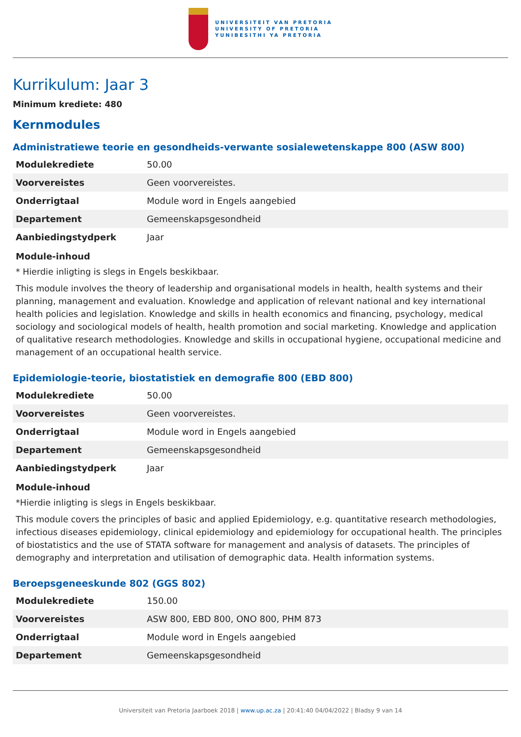UNIVERSITEIT VAN PRETORIA
UNIVERSITY OF PRETORIA
YUNIBESITHI YA PRETORIA
Kurrikulum: Jaar 3
Minimum krediete: 480
Kernmodules
Administratiewe teorie en gesondheids-verwante sosialewetenskappe 800 (ASW 800)
| Modulekrediete | 50.00 |
| Voorvereistes | Geen voorvereistes. |
| Onderrigtaal | Module word in Engels aangebied |
| Departement | Gemeenskapsgesondheid |
| Aanbiedingstydperk | Jaar |
Module-inhoud
* Hierdie inligting is slegs in Engels beskikbaar.
This module involves the theory of leadership and organisational models in health, health systems and their planning, management and evaluation. Knowledge and application of relevant national and key international health policies and legislation. Knowledge and skills in health economics and financing, psychology, medical sociology and sociological models of health, health promotion and social marketing. Knowledge and application of qualitative research methodologies. Knowledge and skills in occupational hygiene, occupational medicine and management of an occupational health service.
Epidemiologie-teorie, biostatistiek en demografie 800 (EBD 800)
| Modulekrediete | 50.00 |
| Voorvereistes | Geen voorvereistes. |
| Onderrigtaal | Module word in Engels aangebied |
| Departement | Gemeenskapsgesondheid |
| Aanbiedingstydperk | Jaar |
Module-inhoud
*Hierdie inligting is slegs in Engels beskikbaar.
This module covers the principles of basic and applied Epidemiology, e.g. quantitative research methodologies, infectious diseases epidemiology, clinical epidemiology and epidemiology for occupational health. The principles of biostatistics and the use of STATA software for management and analysis of datasets. The principles of demography and interpretation and utilisation of demographic data. Health information systems.
Beroepsgeneeskunde 802 (GGS 802)
| Modulekrediete | 150.00 |
| Voorvereistes | ASW 800, EBD 800, ONO 800, PHM 873 |
| Onderrigtaal | Module word in Engels aangebied |
| Departement | Gemeenskapsgesondheid |
Universiteit van Pretoria Jaarboek 2018 | www.up.ac.za | 20:41:40 04/04/2022 | Bladsy 9 van 14